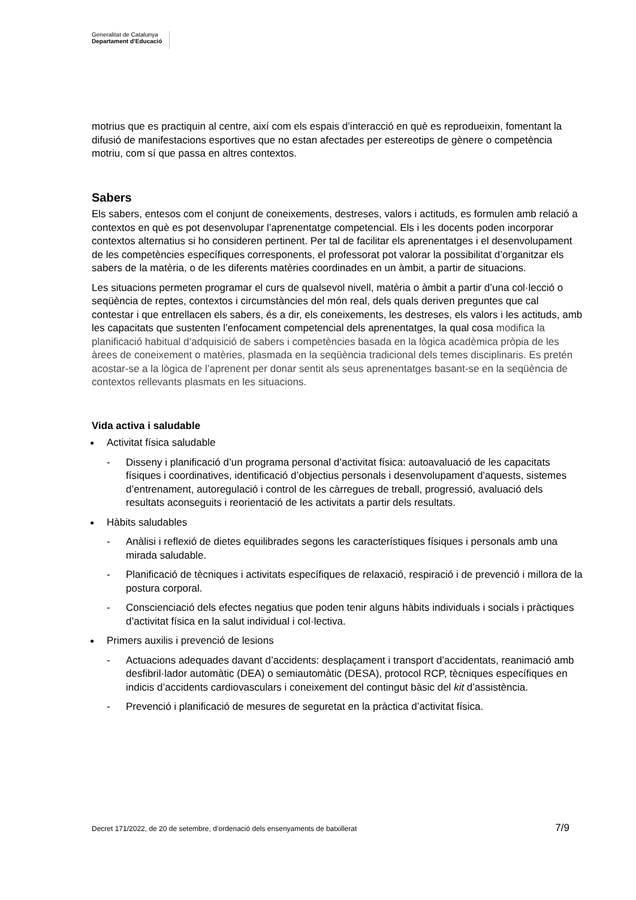Generalitat de Catalunya
Departament d’Educació
motrius que es practiquin al centre, així com els espais d’interacció en què es reprodueixin, fomentant la difusió de manifestacions esportives que no estan afectades per estereotips de gènere o competència motriu, com sí que passa en altres contextos.
Sabers
Els sabers, entesos com el conjunt de coneixements, destreses, valors i actituds, es formulen amb relació a contextos en què es pot desenvolupar l’aprenentatge competencial. Els i les docents poden incorporar contextos alternatius si ho consideren pertinent. Per tal de facilitar els aprenentatges i el desenvolupament de les competències específiques corresponents, el professorat pot valorar la possibilitat d’organitzar els sabers de la matèria, o de les diferents matèries coordinades en un àmbit, a partir de situacions.
Les situacions permeten programar el curs de qualsevol nivell, matèria o àmbit a partir d’una col·lecció o seqüència de reptes, contextos i circumstàncies del món real, dels quals deriven preguntes que cal contestar i que entrellacen els sabers, és a dir, els coneixements, les destreses, els valors i les actituds, amb les capacitats que sustenten l’enfocament competencial dels aprenentatges, la qual cosa modifica la planificació habitual d’adquisició de sabers i competències basada en la lògica acadèmica pròpia de les àrees de coneixement o matèries, plasmada en la seqüència tradicional dels temes disciplinaris. Es pretén acostar-se a la lògica de l’aprenent per donar sentit als seus aprenentatges basant-se en la seqüència de contextos rellevants plasmats en les situacions.
Vida activa i saludable
● Activitat física saludable
- Disseny i planificació d’un programa personal d’activitat física: autoavaluació de les capacitats físiques i coordinatives, identificació d’objectius personals i desenvolupament d’aquests, sistemes d’entrenament, autoregulació i control de les càrregues de treball, progressió, avaluació dels resultats aconseguits i reorientació de les activitats a partir dels resultats.
● Hàbits saludables
- Anàlisi i reflexió de dietes equilibrades segons les característiques físiques i personals amb una mirada saludable.
- Planificació de tècniques i activitats específiques de relaxació, respiració i de prevenció i millora de la postura corporal.
- Conscienciació dels efectes negatius que poden tenir alguns hàbits individuals i socials i pràctiques d’activitat física en la salut individual i col·lectiva.
● Primers auxilis i prevenció de lesions
- Actuacions adequades davant d’accidents: desplaçament i transport d’accidentats, reanimació amb desfibril·lador automàtic (DEA) o semiautomàtic (DESA), protocol RCP, tècniques específiques en indicis d’accidents cardiovasculars i coneixement del contingut bàsic del kit d’assistència.
- Prevenció i planificació de mesures de seguretat en la pràctica d’activitat física.
Decret 171/2022, de 20 de setembre, d’ordenació dels ensenyaments de batxillerat 7/9